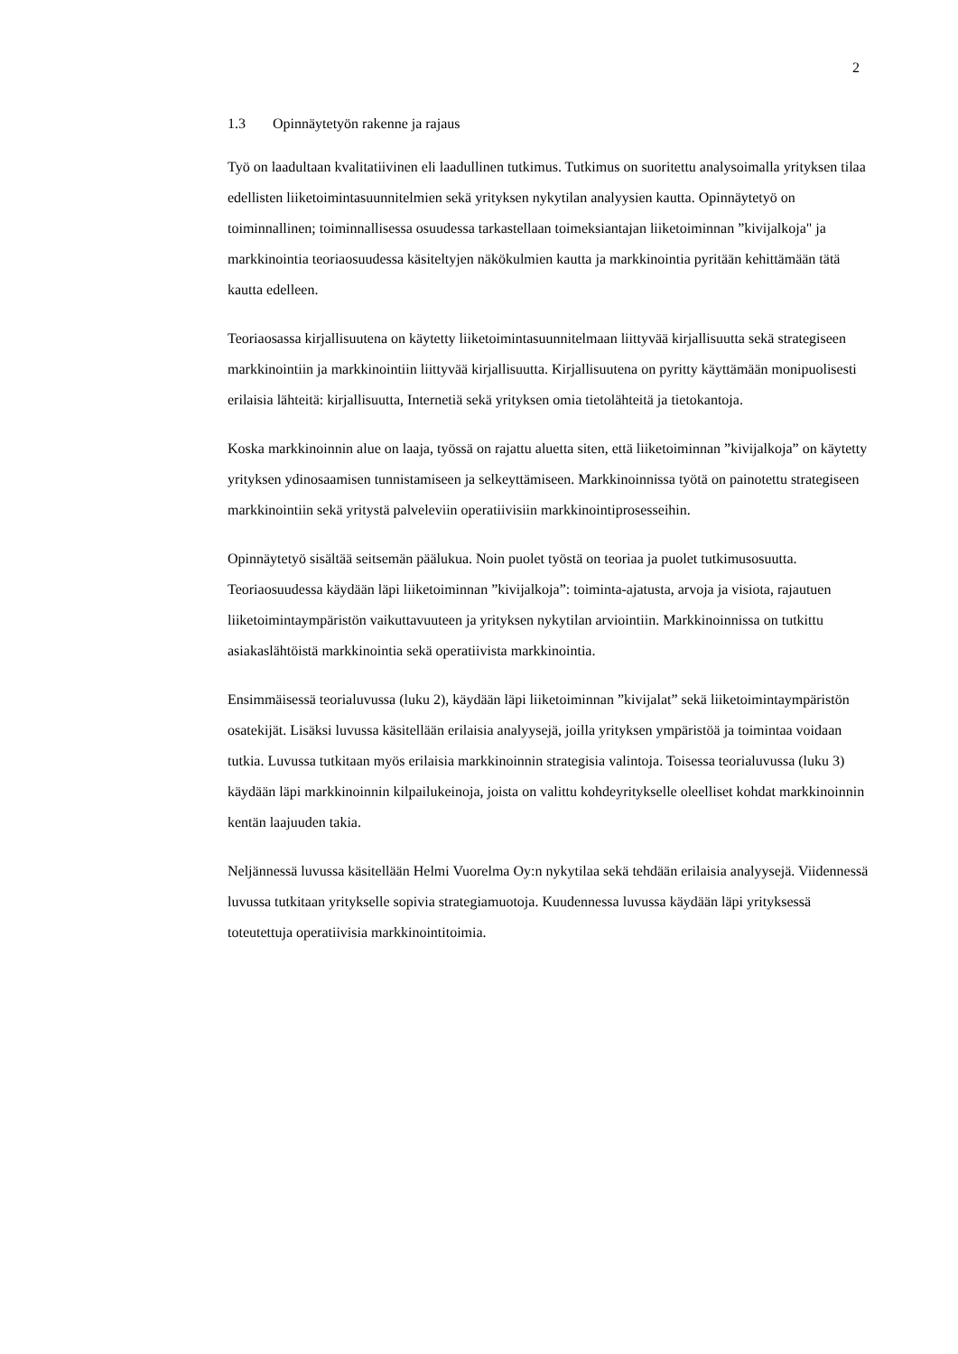2
1.3 Opinnäytetyön rakenne ja rajaus
Työ on laadultaan kvalitatiivinen eli laadullinen tutkimus. Tutkimus on suoritettu analysoimalla yrityksen tilaa edellisten liiketoimintasuunnitelmien sekä yrityksen nykytilan analyysien kautta. Opinnäytetyö on toiminnallinen; toiminnallisessa osuudessa tarkastellaan toimeksiantajan liiketoiminnan ”kivijalkoja" ja markkinointia teoriaosuudessa käsiteltyjen näkökulmien kautta ja markkinointia pyritään kehittämään tätä kautta edelleen.
Teoriaosassa kirjallisuutena on käytetty liiketoimintasuunnitelmaan liittyvää kirjallisuutta sekä strategiseen markkinointiin ja markkinointiin liittyvää kirjallisuutta. Kirjallisuutena on pyritty käyttämään monipuolisesti erilaisia lähteitä: kirjallisuutta, Internetiä sekä yrityksen omia tietolähteitä ja tietokantoja.
Koska markkinoinnin alue on laaja, työssä on rajattu aluetta siten, että liiketoiminnan ”kivijalkoja” on käytetty yrityksen ydinosaamisen tunnistamiseen ja selkeyttämiseen. Markkinoinnissa työtä on painotettu strategiseen markkinointiin sekä yritystä palveleviin operatiivisiin markkinointiprosesseihin.
Opinnäytetyö sisältää seitsemän päälukua. Noin puolet työstä on teoriaa ja puolet tutkimusosuutta. Teoriaosuudessa käydään läpi liiketoiminnan ”kivijalkoja”: toiminta-ajatusta, arvoja ja visiota, rajautuen liiketoimintaympäristön vaikuttavuuteen ja yrityksen nykytilan arviointiin. Markkinoinnissa on tutkittu asiakaslähtöistä markkinointia sekä operatiivista markkinointia.
Ensimmäisessä teorialuvussa (luku 2), käydään läpi liiketoiminnan ”kivijalat” sekä liiketoimintaympäristön osatekijät. Lisäksi luvussa käsitellään erilaisia analyysejä, joilla yrityksen ympäristöä ja toimintaa voidaan tutkia. Luvussa tutkitaan myös erilaisia markkinoinnin strategisia valintoja. Toisessa teorialuvussa (luku 3) käydään läpi markkinoinnin kilpailukeinoja, joista on valittu kohdeyritykselle oleelliset kohdat markkinoinnin kentän laajuuden takia.
Neljännessä luvussa käsitellään Helmi Vuorelma Oy:n nykytilaa sekä tehdään erilaisia analyysejä. Viidennessä luvussa tutkitaan yritykselle sopivia strategiamuotoja. Kuudennessa luvussa käydään läpi yrityksessä toteutettuja operatiivisia markkinointitoimia.